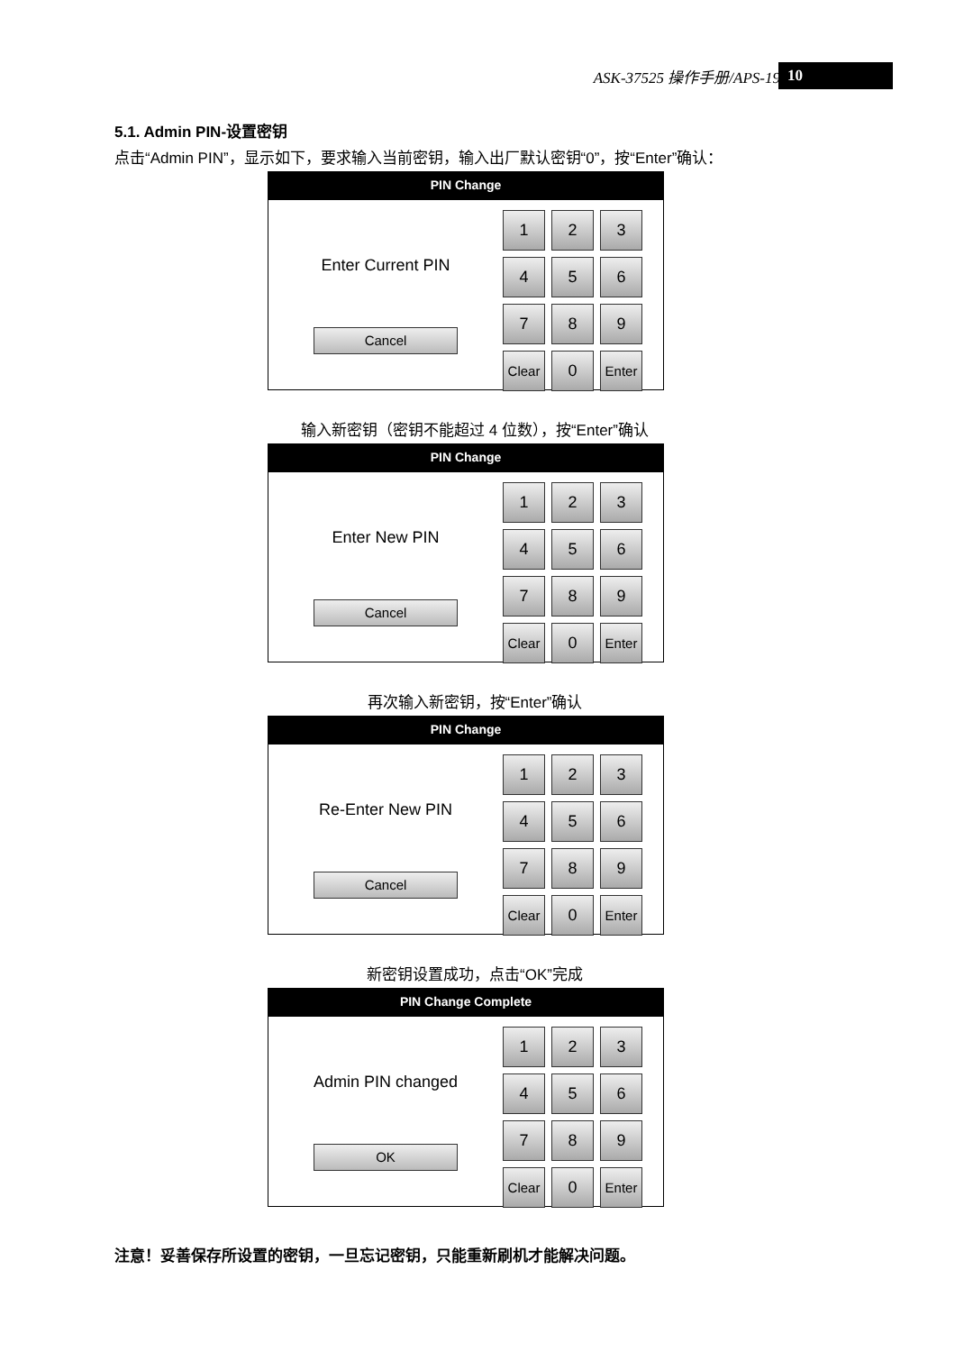ASK-37525 操作手册/APS-19 10
5.1. Admin PIN-设置密钥
点击“Admin PIN”，显示如下，要求输入当前密钥，输入出厂默认密钥“0”，按“Enter”确认：
PIN Change
Enter Current PIN
Cancel
1
2
3
4
5
6
7
8
9
Clear
0
Enter
输入新密钥（密钥不能超过 4 位数），按“Enter”确认
PIN Change
Enter New PIN
Cancel
1
2
3
4
5
6
7
8
9
Clear
0
Enter
再次输入新密钥，按“Enter”确认
PIN Change
Re-Enter New PIN
Cancel
1
2
3
4
5
6
7
8
9
Clear
0
Enter
新密钥设置成功，点击“OK”完成
PIN Change Complete
Admin PIN changed
OK
1
2
3
4
5
6
7
8
9
Clear
0
Enter
注意！妥善保存所设置的密钥，一旦忘记密钥，只能重新刷机才能解决问题。